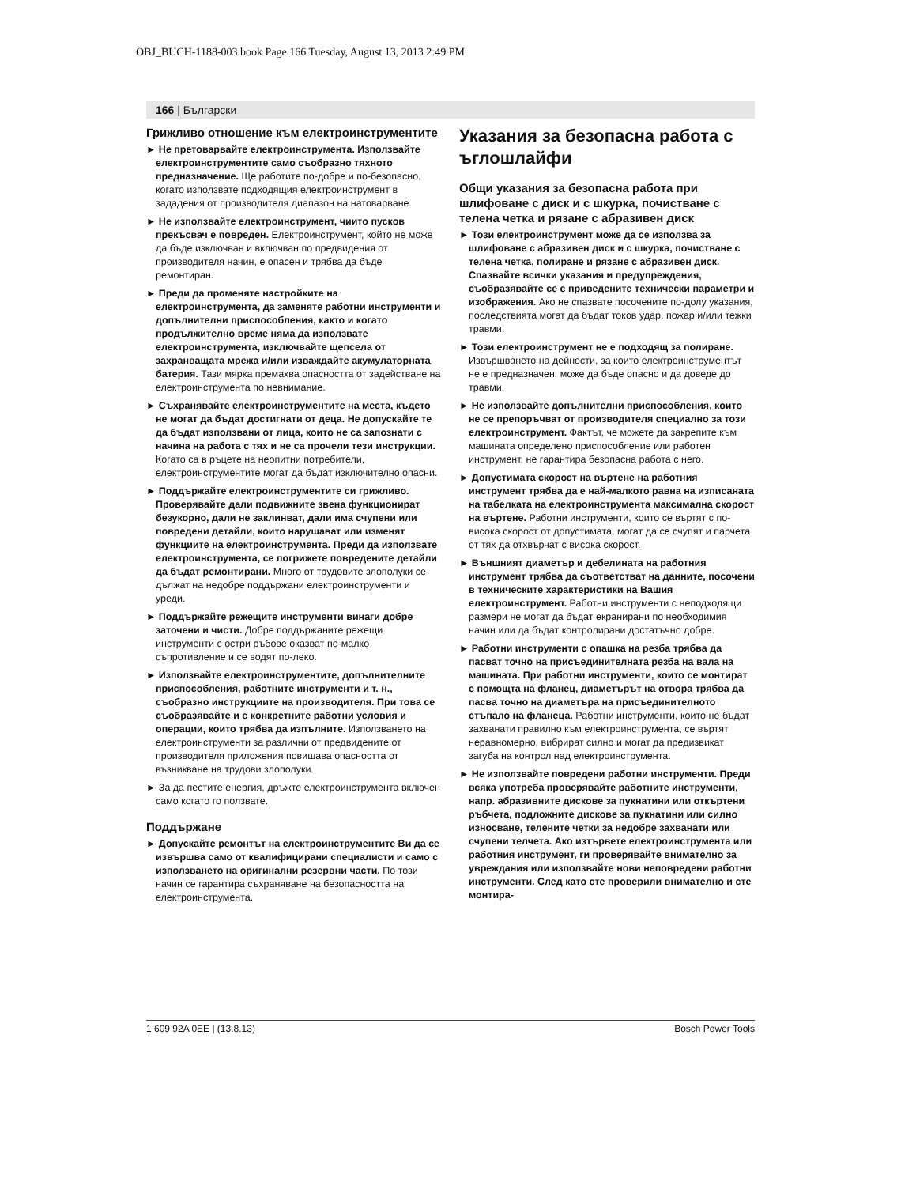OBJ_BUCH-1188-003.book Page 166 Tuesday, August 13, 2013 2:49 PM
166 | Български
Грижливо отношение към електроинстру­ментите
► Не претоварвайте електроинструмента. Използвайте електроинструментите само съобразно тяхното предназначение. Ще работите по-добре и по-безопасно, когато използвате подходящия електроинструмент в зададения от производителя диапазон на натоварване.
► Не използвайте електроинструмент, чиито пусков прекъсвач е повреден. Електроинструмент, който не може да бъде изключван и включван по предвидения от производителя начин, е опасен и трябва да бъде ремонтиран.
► Преди да променяте настройките на електроинструмента, да заменяте работни инструменти и допълнителни приспособления, както и когато продължително време няма да използвате електроинструмента, изключвайте щепсела от захранващата мрежа и/или изваждайте акумулаторната батерия. Тази мярка премахва опасността от задействане на електроинструмента по невнимание.
► Съхранявайте електроинструментите на места, където не могат да бъдат достигнати от деца. Не допускайте те да бъдат използвани от лица, които не са запознати с начина на работа с тях и не са прочели тези инструкции. Когато са в ръцете на неопитни потребители, електроинструментите могат да бъдат изключително опасни.
► Поддържайте електроинструментите си грижливо. Проверявайте дали подвижните звена функционират безукорно, дали не заклинват, дали има счупени или повредени детайли, които нарушават или изменят функциите на електроинструмента. Преди да използвате електроинструмента, се погрижете повредените детайли да бъдат ремонтирани. Много от трудовите злополуки се дължат на недобре поддържани електроинструменти и уреди.
► Поддържайте режещите инструменти винаги добре заточени и чисти. Добре поддържаните режещи инструменти с остри ръбове оказват по-малко съпротивление и се водят по-леко.
► Използвайте електроинструментите, допълнителните приспособления, работните инструменти и т. н., съобразно инструкциите на производителя. При това се съобразявайте и с конкретните работни условия и операции, които трябва да изпълните. Използването на електроинструменти за различни от предвидените от производителя приложения повишава опасността от възникване на трудови злополуки.
► За да пестите енергия, дръжте електроинструмента включен само когато го ползвате.
Поддържане
► Допускайте ремонтът на електроинструментите Ви да се извършва само от квалифицирани специалисти и само с използването на оригинални резервни части. По този начин се гарантира съхраняване на безопасността на електроинструмента.
Указания за безопасна работа с ъглошлайфи
Общи указания за безопасна работа при шлифоване с диск и с шкурка, почистване с телена четка и рязане с абразивен диск
► Този електроинструмент може да се използва за шлифоване с абразивен диск и с шкурка, почистване с телена четка, полиране и рязане с абразивен диск. Спазвайте всички указания и предупреждения, съобразявайте се с приведените технически параметри и изображения. Ако не спазвате посочените по-долу указания, последствията могат да бъдат токов удар, пожар и/или тежки травми.
► Този електроинструмент не е подходящ за полиране. Извършването на дейности, за които електроинструментът не е предназначен, може да бъде опасно и да доведе до травми.
► Не използвайте допълнителни приспособления, които не се препоръчват от производителя специално за този електроинструмент. Фактът, че можете да закрепите към машината определено приспособление или работен инструмент, не гарантира безопасна работа с него.
► Допустимата скорост на въртене на работния инструмент трябва да е най-малкото равна на изписаната на табелката на електроинструмента максимална скорост на въртене. Работни инструменти, които се въртят с по-висока скорост от допустимата, могат да се счупят и парчета от тях да отхвърчат с висока скорост.
► Външният диаметър и дебелината на работния инструмент трябва да съответстват на данните, посочени в техническите характеристики на Вашия електроинструмент. Работни инструменти с неподходящи размери не могат да бъдат екранирани по необходимия начин или да бъдат контролирани достатъчно добре.
► Работни инструменти с опашка на резба трябва да пасват точно на присъединителната резба на вала на машината. При работни инструменти, които се монтират с помощта на фланец, диаметърът на отвора трябва да пасва точно на диаметъра на присъединителното стъпало на фланеца. Работни инструменти, които не бъдат захванати правилно към електроинструмента, се въртят неравномерно, вибрират силно и могат да предизвикат загуба на контрол над електроинструмента.
► Не използвайте повредени работни инструменти. Преди всяка употреба проверявайте работните инструменти, напр. абразивните дискове за пукнатини или откъртени ръбчета, подложните дискове за пукнатини или силно износване, телените четки за недобре захванати или счупени телчета. Ако изтървете електроинструмента или работния инструмент, ги проверявайте внимателно за увреждания или използвайте нови неповредени работни инструменти. След като сте проверили внимателно и сте монтира-
1 609 92A 0EE | (13.8.13) Bosch Power Tools